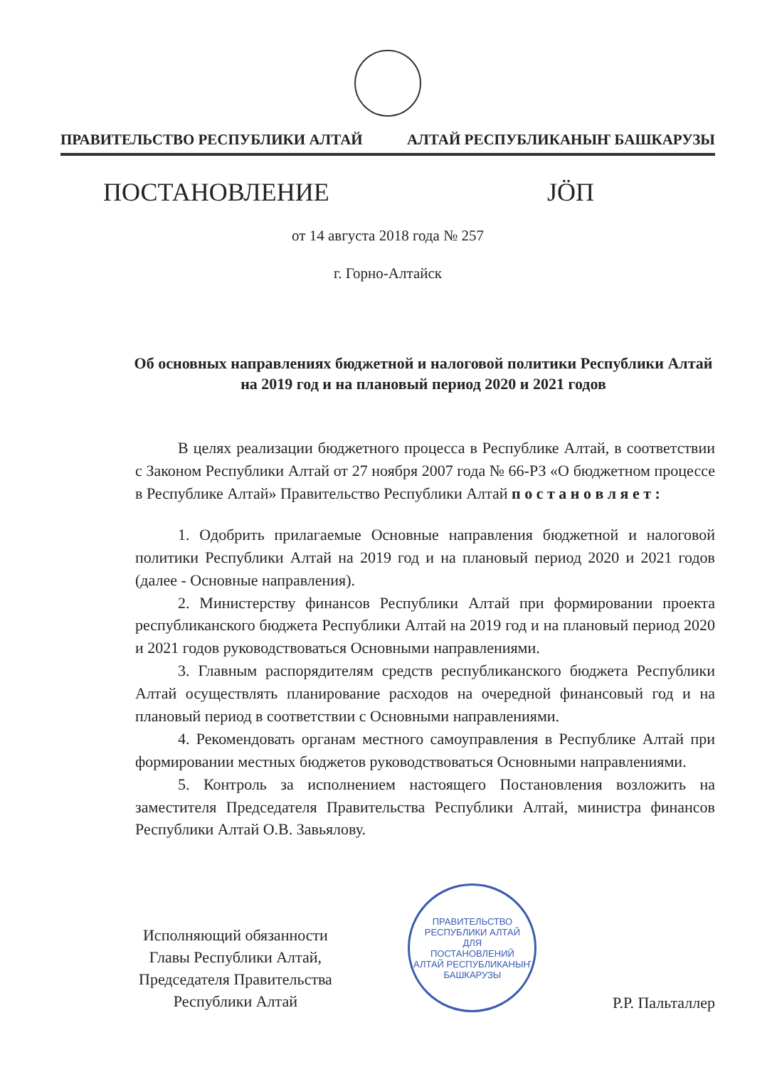ПРАВИТЕЛЬСТВО РЕСПУБЛИКИ АЛТАЙ АЛТАЙ РЕСПУБЛИКАНЫҤ БАШКАРУЗЫ
ПОСТАНОВЛЕНИЕ JӦП
от 14 августа 2018 года № 257
г. Горно-Алтайск
Об основных направлениях бюджетной и налоговой политики Республики Алтай на 2019 год и на плановый период 2020 и 2021 годов
В целях реализации бюджетного процесса в Республике Алтай, в соответствии с Законом Республики Алтай от 27 ноября 2007 года № 66-РЗ «О бюджетном процессе в Республике Алтай» Правительство Республики Алтай п о с т а н о в л я е т :
1. Одобрить прилагаемые Основные направления бюджетной и налоговой политики Республики Алтай на 2019 год и на плановый период 2020 и 2021 годов (далее - Основные направления).
2. Министерству финансов Республики Алтай при формировании проекта республиканского бюджета Республики Алтай на 2019 год и на плановый период 2020 и 2021 годов руководствоваться Основными направлениями.
3. Главным распорядителям средств республиканского бюджета Республики Алтай осуществлять планирование расходов на очередной финансовый год и на плановый период в соответствии с Основными направлениями.
4. Рекомендовать органам местного самоуправления в Республике Алтай при формировании местных бюджетов руководствоваться Основными направлениями.
5. Контроль за исполнением настоящего Постановления возложить на заместителя Председателя Правительства Республики Алтай, министра финансов Республики Алтай О.В. Завьялову.
Исполняющий обязанности
Главы Республики Алтай,
Председателя Правительства
Республики Алтай
ПРАВИТЕЛЬСТВО РЕСПУБЛИКИ АЛТАЙ
ДЛЯ
ПОСТАНОВЛЕНИЙ
АЛТАЙ РЕСПУБЛИКАНЫҤ БАШКАРУЗЫ
Р.Р. Пальталлер